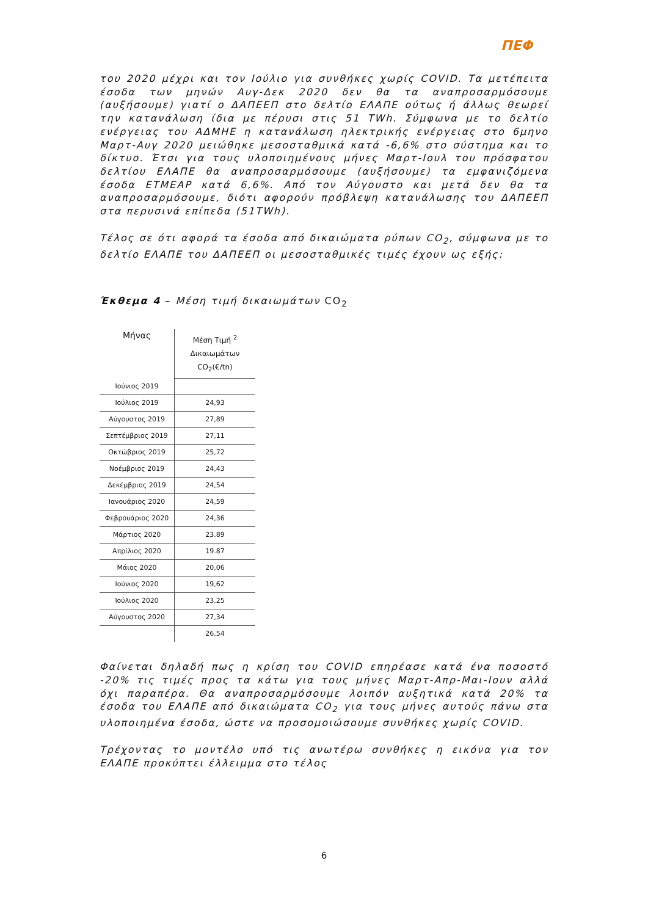ΠΕΦ
του 2020 μέχρι και τον Ιούλιο για συνθήκες χωρίς COVID. Τα μετέπειτα έσοδα των μηνών Αυγ-Δεκ 2020 δεν θα τα αναπροσαρμόσουμε (αυξήσουμε) γιατί ο ΔΑΠΕΕΠ στο δελτίο ΕΛΑΠΕ ούτως ή άλλως θεωρεί την κατανάλωση ίδια με πέρυσι στις 51 TWh. Σύμφωνα με το δελτίο ενέργειας του ΑΔΜΗΕ η κατανάλωση ηλεκτρικής ενέργειας στο 6μηνο Μαρτ-Αυγ 2020 μειώθηκε μεσοσταθμικά κατά -6,6% στο σύστημα και το δίκτυο. Έτσι για τους υλοποιημένους μήνες Μαρτ-Ιουλ του πρόσφατου δελτίου ΕΛΑΠΕ θα αναπροσαρμόσουμε (αυξήσουμε) τα εμφανιζόμενα έσοδα ΕΤΜΕΑΡ κατά 6,6%. Από τον Αύγουστο και μετά δεν θα τα αναπροσαρμόσουμε, διότι αφορούν πρόβλεψη κατανάλωσης του ΔΑΠΕΕΠ στα περυσινά επίπεδα (51TWh).
Τέλος σε ότι αφορά τα έσοδα από δικαιώματα ρύπων CO<sub>2</sub>, σύμφωνα με το δελτίο ΕΛΑΠΕ του ΔΑΠΕΕΠ οι μεσοσταθμικές τιμές έχουν ως εξής:
Έκθεμα 4 – Μέση τιμή δικαιωμάτων CO<sub>2</sub>
| Μήνας | Μέση Τιμή <sup>2</sup> Δικαιωμάτων CO<sub>2</sub>(€/tn) |
| --- | --- |
| Ιούνιος 2019 | |
| Ιούλιος 2019 | 24,93 |
| Αύγουστος 2019 | 27,89 |
| Σεπτέμβριος 2019 | 27,11 |
| Οκτώβριος 2019 | 25,72 |
| Νοέμβριος 2019 | 24,43 |
| Δεκέμβριος 2019 | 24,54 |
| Ιανουάριος 2020 | 24,59 |
| Φεβρουάριος 2020 | 24,36 |
| Μάρτιος 2020 | 23.89 |
| Απρίλιος 2020 | 19.87 |
| Μάιος 2020 | 20,06 |
| Ιούνιος 2020 | 19,62 |
| Ιούλιος 2020 | 23,25 |
| Αύγουστος 2020 | 27,34 |
| | 26,54 |
Φαίνεται δηλαδή πως η κρίση του COVID επηρέασε κατά ένα ποσοστό -20% τις τιμές προς τα κάτω για τους μήνες Μαρτ-Απρ-Μαι-Ιουν αλλά όχι παραπέρα. Θα αναπροσαρμόσουμε λοιπόν αυξητικά κατά 20% τα έσοδα του ΕΛΑΠΕ από δικαιώματα CO<sub>2</sub> για τους μήνες αυτούς πάνω στα υλοποιημένα έσοδα, ώστε να προσομοιώσουμε συνθήκες χωρίς COVID.
Τρέχοντας το μοντέλο υπό τις ανωτέρω συνθήκες η εικόνα για τον ΕΛΑΠΕ προκύπτει έλλειμμα στο τέλος
6